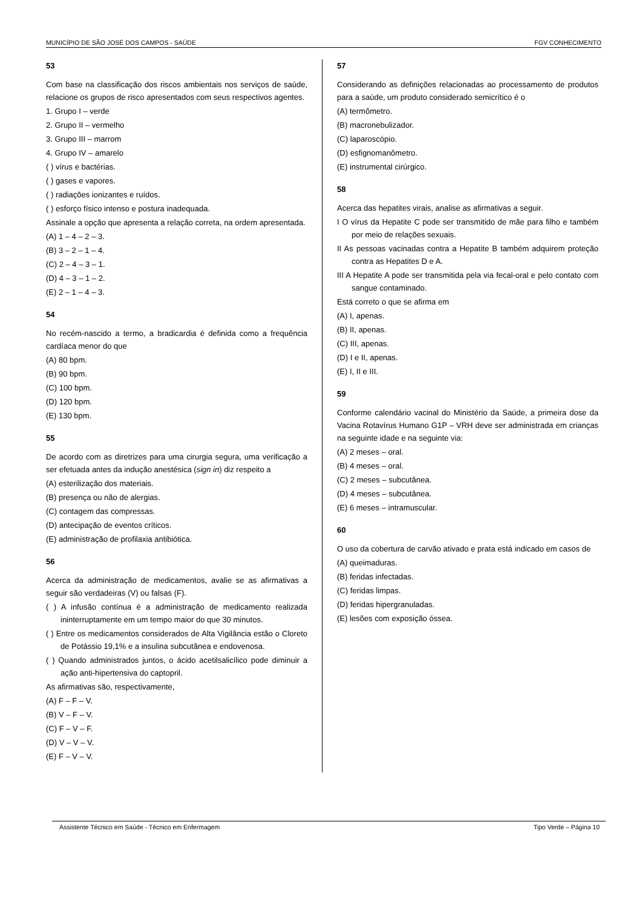MUNICÍPIO DE SÃO JOSÉ DOS CAMPOS - SAÚDE FGV CONHECIMENTO
53
Com base na classificação dos riscos ambientais nos serviços de saúde, relacione os grupos de risco apresentados com seus respectivos agentes.
1. Grupo I – verde
2. Grupo II – vermelho
3. Grupo III – marrom
4. Grupo IV – amarelo
( ) vírus e bactérias.
( ) gases e vapores.
( ) radiações ionizantes e ruídos.
( ) esforço físico intenso e postura inadequada.
Assinale a opção que apresenta a relação correta, na ordem apresentada.
(A) 1 – 4 – 2 – 3.
(B) 3 – 2 – 1 – 4.
(C) 2 – 4 – 3 – 1.
(D) 4 – 3 – 1 – 2.
(E) 2 – 1 – 4 – 3.
54
No recém-nascido a termo, a bradicardia é definida como a frequência cardíaca menor do que
(A) 80 bpm.
(B) 90 bpm.
(C) 100 bpm.
(D) 120 bpm.
(E) 130 bpm.
55
De acordo com as diretrizes para uma cirurgia segura, uma verificação a ser efetuada antes da indução anestésica (sign in) diz respeito a
(A) esterilização dos materiais.
(B) presença ou não de alergias.
(C) contagem das compressas.
(D) antecipação de eventos críticos.
(E) administração de profilaxia antibiótica.
56
Acerca da administração de medicamentos, avalie se as afirmativas a seguir são verdadeiras (V) ou falsas (F).
( ) A infusão contínua é a administração de medicamento realizada ininterruptamente em um tempo maior do que 30 minutos.
( ) Entre os medicamentos considerados de Alta Vigilância estão o Cloreto de Potássio 19,1% e a insulina subcutânea e endovenosa.
( ) Quando administrados juntos, o ácido acetilsalicílico pode diminuir a ação anti-hipertensiva do captopril.
As afirmativas são, respectivamente,
(A) F – F – V.
(B) V – F – V.
(C) F – V – F.
(D) V – V – V.
(E) F – V – V.
57
Considerando as definições relacionadas ao processamento de produtos para a saúde, um produto considerado semicrítico é o
(A) termômetro.
(B) macronebulizador.
(C) laparoscópio.
(D) esfignomanômetro.
(E) instrumental cirúrgico.
58
Acerca das hepatites virais, analise as afirmativas a seguir.
I O vírus da Hepatite C pode ser transmitido de mãe para filho e também por meio de relações sexuais.
II As pessoas vacinadas contra a Hepatite B também adquirem proteção contra as Hepatites D e A.
III A Hepatite A pode ser transmitida pela via fecal-oral e pelo contato com sangue contaminado.
Está correto o que se afirma em
(A) I, apenas.
(B) II, apenas.
(C) III, apenas.
(D) I e II, apenas.
(E) I, II e III.
59
Conforme calendário vacinal do Ministério da Saúde, a primeira dose da Vacina Rotavírus Humano G1P – VRH deve ser administrada em crianças na seguinte idade e na seguinte via:
(A) 2 meses – oral.
(B) 4 meses – oral.
(C) 2 meses – subcutânea.
(D) 4 meses – subcutânea.
(E) 6 meses – intramuscular.
60
O uso da cobertura de carvão ativado e prata está indicado em casos de
(A) queimaduras.
(B) feridas infectadas.
(C) feridas limpas.
(D) feridas hipergranuladas.
(E) lesões com exposição óssea.
Assistente Técnico em Saúde - Técnico em Enfermagem Tipo Verde – Página 10